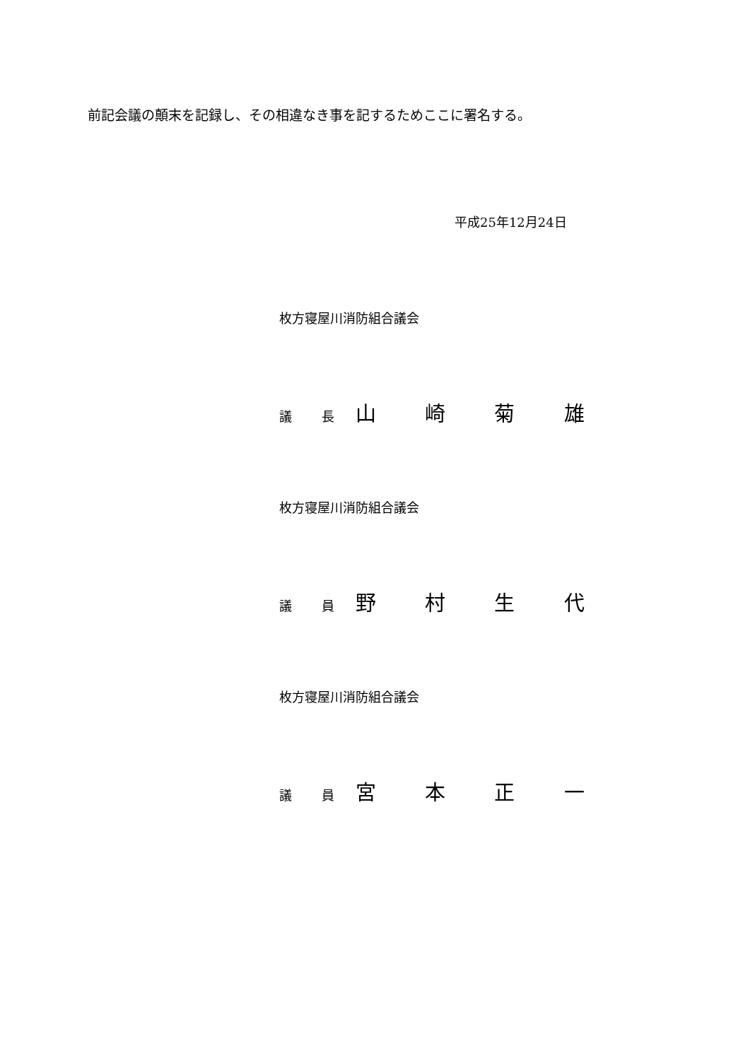前記会議の顛末を記録し、その相違なき事を記するためここに署名する。
平成25年12月24日
枚方寝屋川消防組合議会
議 長 山 崎 菊 雄
枚方寝屋川消防組合議会
議 員 野 村 生 代
枚方寝屋川消防組合議会
議 員 宮 本 正 一